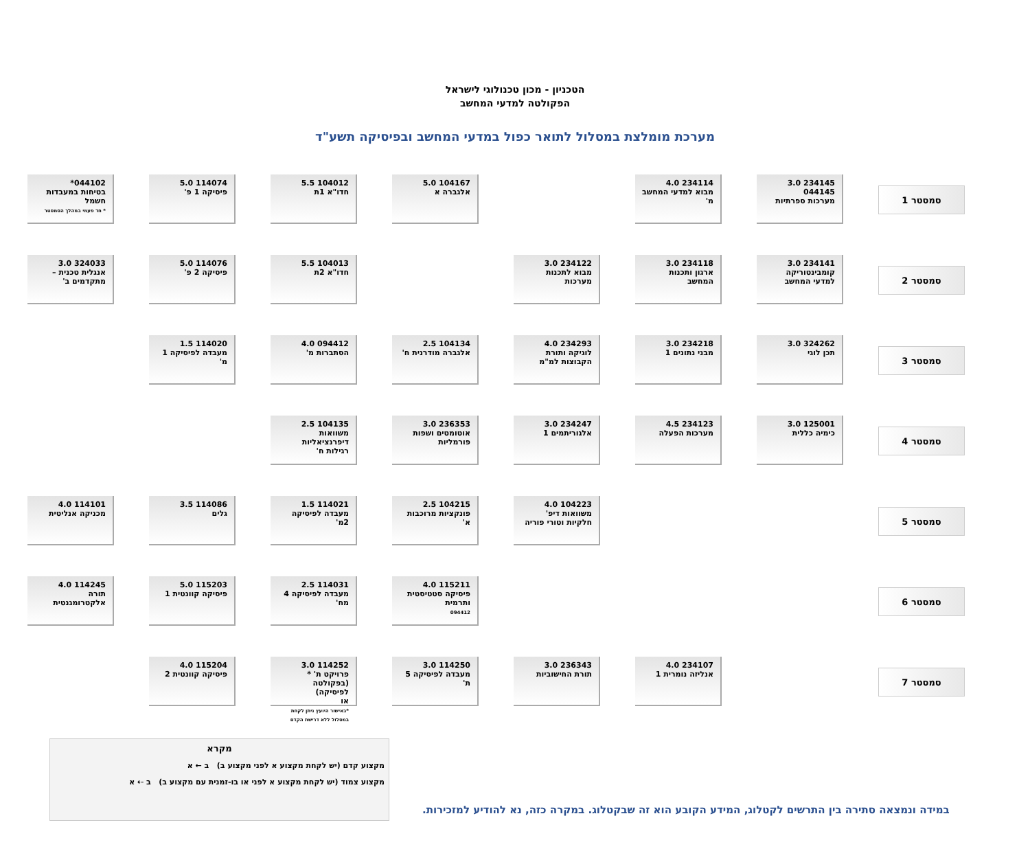הטכניון - מכון טכנולוגי לישראל
הפקולטה למדעי המחשב
מערכת מומלצת במסלול לתואר כפול במדעי המחשב ובפיסיקה תשע"ד
סמסטר 1
234145 3.0
044145
מערכות ספרתיות
234114 4.0
מבוא למדעי המחשב מ'
104167 5.0
אלגברה א
104012 5.5
חדו"א 1ת
114074 5.0
פיסיקה 1 פ'
044102*
בטיחות במעבדות חשמל
* חד פעמי במהלך הסמסטר
סמסטר 2
234141 3.0
קומבינטוריקה למדעי המחשב
234118 3.0
ארגון ותכנות המחשב
234122 3.0
מבוא לתכנות מערכות
104013 5.5
חדו"א 2ת
114076 5.0
פיסיקה 2 פ'
324033 3.0
אנגלית טכנית – מתקדמים ב'
סמסטר 3
324262 3.0
תכן לוגי
234218 3.0
מבני נתונים 1
234293 4.0
לוגיקה ותורת הקבוצות למ"מ
104134 2.5
אלגברה מודרנית ח'
094412 4.0
הסתברות מ'
114020 1.5
מעבדה לפיסיקה 1 מ'
סמסטר 4
125001 3.0
כימיה כללית
234123 4.5
מערכות הפעלה
234247 3.0
אלגוריתמים 1
236353 3.0
אוטומטים ושפות פורמליות
104135 2.5
משוואות דיפרנציאליות רגילות ח'
סמסטר 5
104223 4.0
משוואות דיפ' חלקיות וטורי פוריה
104215 2.5
פונקציות מרוכבות א'
114021 1.5
מעבדה לפיסיקה 2מ'
114086 3.5
גלים
114101 4.0
מכניקה אנליטית
סמסטר 6
115211 4.0
פיסיקה סטטיסטית ותרמית
094412
114031 2.5
מעבדה לפיסיקה 4 מח'
115203 5.0
פיסיקה קוונטית 1
114245 4.0
תורה אלקטרומגנטית
סמסטר 7
234107 4.0
אנליזה נומרית 1
236343 3.0
תורת החישוביות
114250 3.0
מעבדה לפיסיקה 5 ת'
114252 3.0
פרויקט ת' *
(בפקולטה לפיסיקה)
או
*באישור היועץ ניתן לקחת במסלול ללא דרישת הקדם
115204 4.0
פיסיקה קוונטית 2
מקרא
מקצוע קדם (יש לקחת מקצוע א לפני מקצוע ב) ב ← א
מקצוע צמוד (יש לקחת מקצוע א לפני או בו-זמנית עם מקצוע ב) ב ⇠ א
במידה ונמצאה סתירה בין התרשים לקטלוג, המידע הקובע הוא זה שבקטלוג. במקרה כזה, נא להודיע למזכירות.